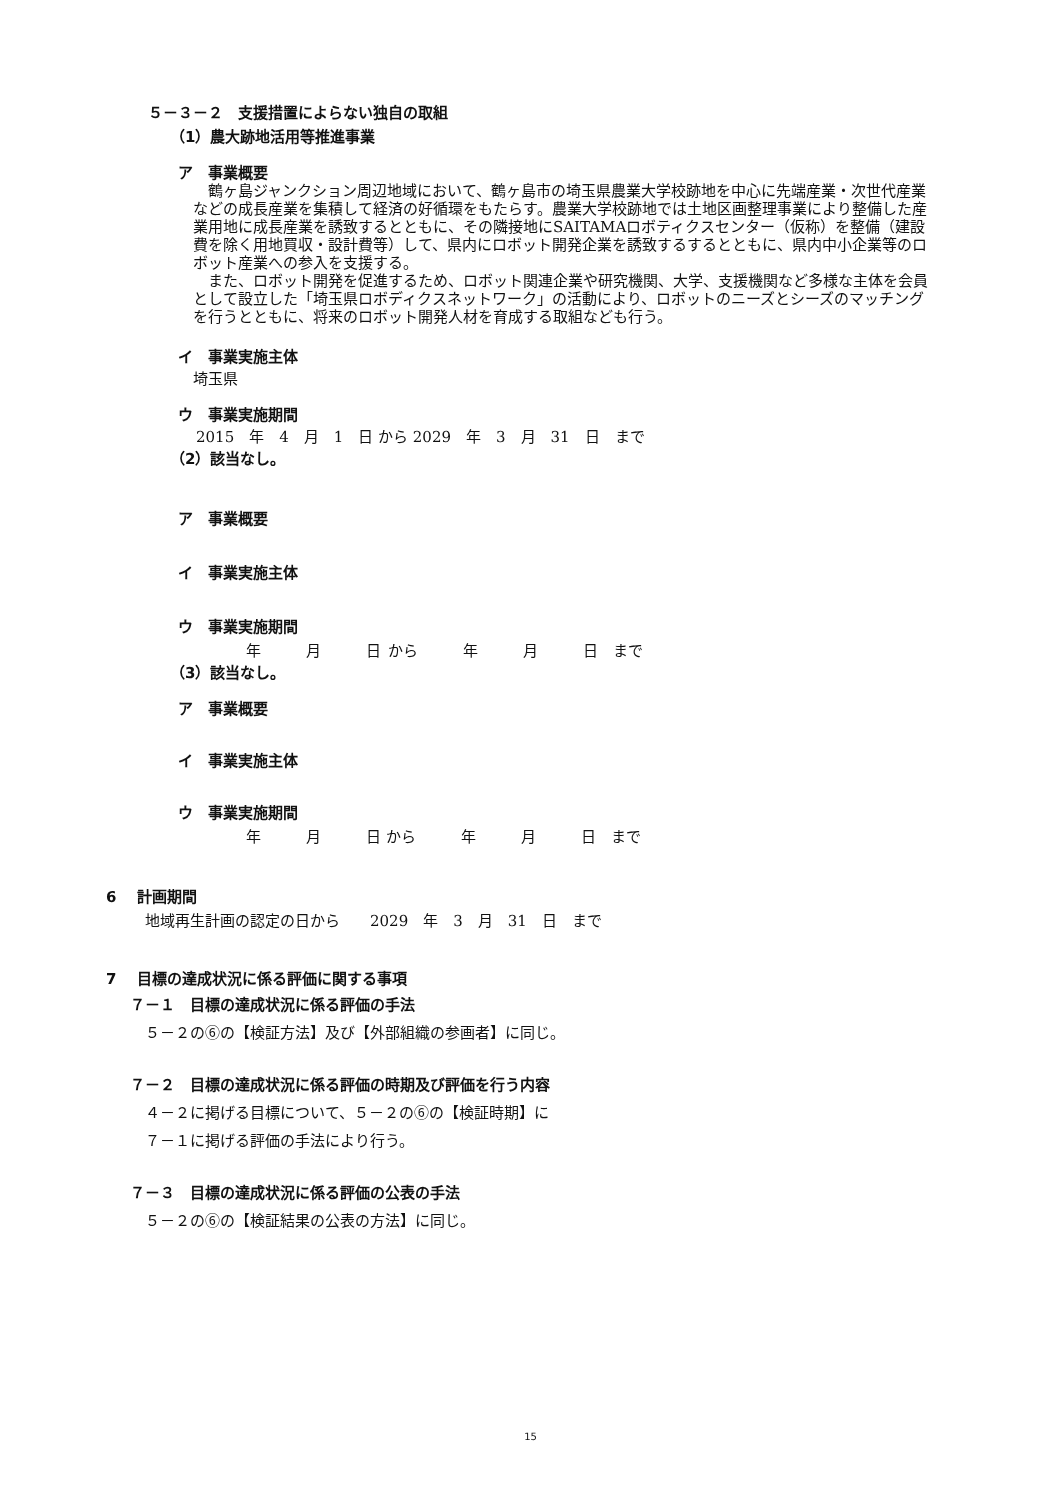５－３－２　支援措置によらない独自の取組
（1）農大跡地活用等推進事業
ア　事業概要
　鶴ヶ島ジャンクション周辺地域において、鶴ヶ島市の埼玉県農業大学校跡地を中心に先端産業・次世代産業などの成長産業を集積して経済の好循環をもたらす。農業大学校跡地では土地区画整理事業により整備した産業用地に成長産業を誘致するとともに、その隣接地にSAITAMAロボティクスセンター（仮称）を整備（建設費を除く用地買収・設計費等）して、県内にロボット開発企業を誘致するするとともに、県内中小企業等のロボット産業への参入を支援する。
　また、ロボット開発を促進するため、ロボット関連企業や研究機関、大学、支援機関など多様な主体を会員として設立した「埼玉県ロボディクスネットワーク」の活動により、ロボットのニーズとシーズのマッチングを行うとともに、将来のロボット開発人材を育成する取組なども行う。
イ　事業実施主体
埼玉県
ウ　事業実施期間
2015　年　4　月　1　日 から 2029　年　3　月　31　日　まで
（2）該当なし。
ア　事業概要
イ　事業実施主体
ウ　事業実施期間
年　　　月　　　日 から　　　年　　　月　　　日　まで
（3）該当なし。
ア　事業概要
イ　事業実施主体
ウ　事業実施期間
年　　　月　　　日 から　　　年　　　月　　　日　まで
6　 計画期間
地域再生計画の認定の日から　　2029　年　3　月　31　日　まで
7　 目標の達成状況に係る評価に関する事項
７－１　目標の達成状況に係る評価の手法
５－２の⑥の【検証方法】及び【外部組織の参画者】に同じ。
７－２　目標の達成状況に係る評価の時期及び評価を行う内容
４－２に掲げる目標について、５－２の⑥の【検証時期】に
７－１に掲げる評価の手法により行う。
７－３　目標の達成状況に係る評価の公表の手法
５－２の⑥の【検証結果の公表の方法】に同じ。
15